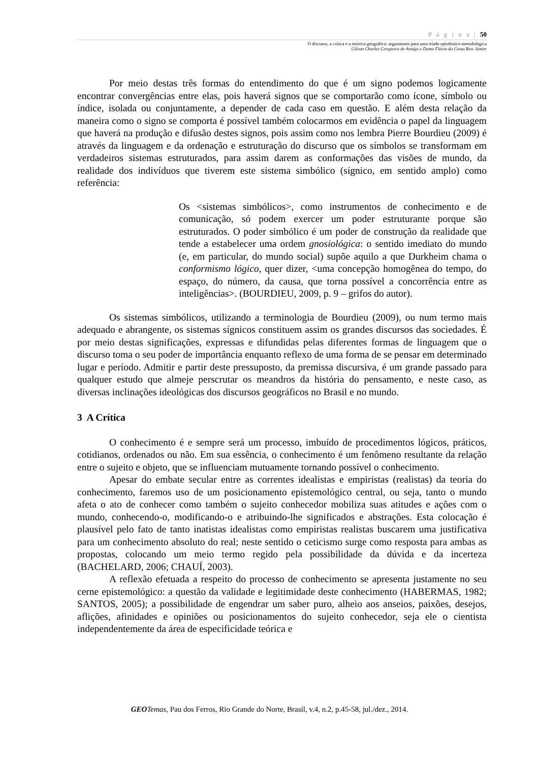P á g i n a | 50
O discurso, a crítica e a retórica geográfica: argumentos para uma tríade epistêmico-metodológica
Gilvan Charles Cerqueira de Araújo e Dante Flávio da Costa Reis Júnior
Por meio destas três formas do entendimento do que é um signo podemos logicamente encontrar convergências entre elas, pois haverá signos que se comportarão como ícone, símbolo ou índice, isolada ou conjuntamente, a depender de cada caso em questão. E além desta relação da maneira como o signo se comporta é possível também colocarmos em evidência o papel da linguagem que haverá na produção e difusão destes signos, pois assim como nos lembra Pierre Bourdieu (2009) é através da linguagem e da ordenação e estruturação do discurso que os símbolos se transformam em verdadeiros sistemas estruturados, para assim darem as conformações das visões de mundo, da realidade dos indivíduos que tiverem este sistema simbólico (sígnico, em sentido amplo) como referência:
Os <sistemas simbólicos>, como instrumentos de conhecimento e de comunicação, só podem exercer um poder estruturante porque são estruturados. O poder simbólico é um poder de construção da realidade que tende a estabelecer uma ordem gnosiológica: o sentido imediato do mundo (e, em particular, do mundo social) supõe aquilo a que Durkheim chama o conformismo lógico, quer dizer, <uma concepção homogênea do tempo, do espaço, do número, da causa, que torna possível a concorrência entre as inteligências>. (BOURDIEU, 2009, p. 9 – grifos do autor).
Os sistemas simbólicos, utilizando a terminologia de Bourdieu (2009), ou num termo mais adequado e abrangente, os sistemas sígnicos constituem assim os grandes discursos das sociedades. É por meio destas significações, expressas e difundidas pelas diferentes formas de linguagem que o discurso toma o seu poder de importância enquanto reflexo de uma forma de se pensar em determinado lugar e período. Admitir e partir deste pressuposto, da premissa discursiva, é um grande passado para qualquer estudo que almeje perscrutar os meandros da história do pensamento, e neste caso, as diversas inclinações ideológicas dos discursos geográficos no Brasil e no mundo.
3 A Crítica
O conhecimento é e sempre será um processo, imbuído de procedimentos lógicos, práticos, cotidianos, ordenados ou não. Em sua essência, o conhecimento é um fenômeno resultante da relação entre o sujeito e objeto, que se influenciam mutuamente tornando possível o conhecimento.
Apesar do embate secular entre as correntes idealistas e empiristas (realistas) da teoria do conhecimento, faremos uso de um posicionamento epistemológico central, ou seja, tanto o mundo afeta o ato de conhecer como também o sujeito conhecedor mobiliza suas atitudes e ações com o mundo, conhecendo-o, modificando-o e atribuindo-lhe significados e abstrações. Esta colocação é plausível pelo fato de tanto inatistas idealistas como empiristas realistas buscarem uma justificativa para um conhecimento absoluto do real; neste sentido o ceticismo surge como resposta para ambas as propostas, colocando um meio termo regido pela possibilidade da dúvida e da incerteza (BACHELARD, 2006; CHAUÍ, 2003).
A reflexão efetuada a respeito do processo de conhecimento se apresenta justamente no seu cerne epistemológico: a questão da validade e legitimidade deste conhecimento (HABERMAS, 1982; SANTOS, 2005); a possibilidade de engendrar um saber puro, alheio aos anseios, paixões, desejos, aflições, afinidades e opiniões ou posicionamentos do sujeito conhecedor, seja ele o cientista independentemente da área de especificidade teórica e
GEO Temas, Pau dos Ferros, Rio Grande do Norte, Brasil, v.4, n.2, p.45-58, jul./dez., 2014.